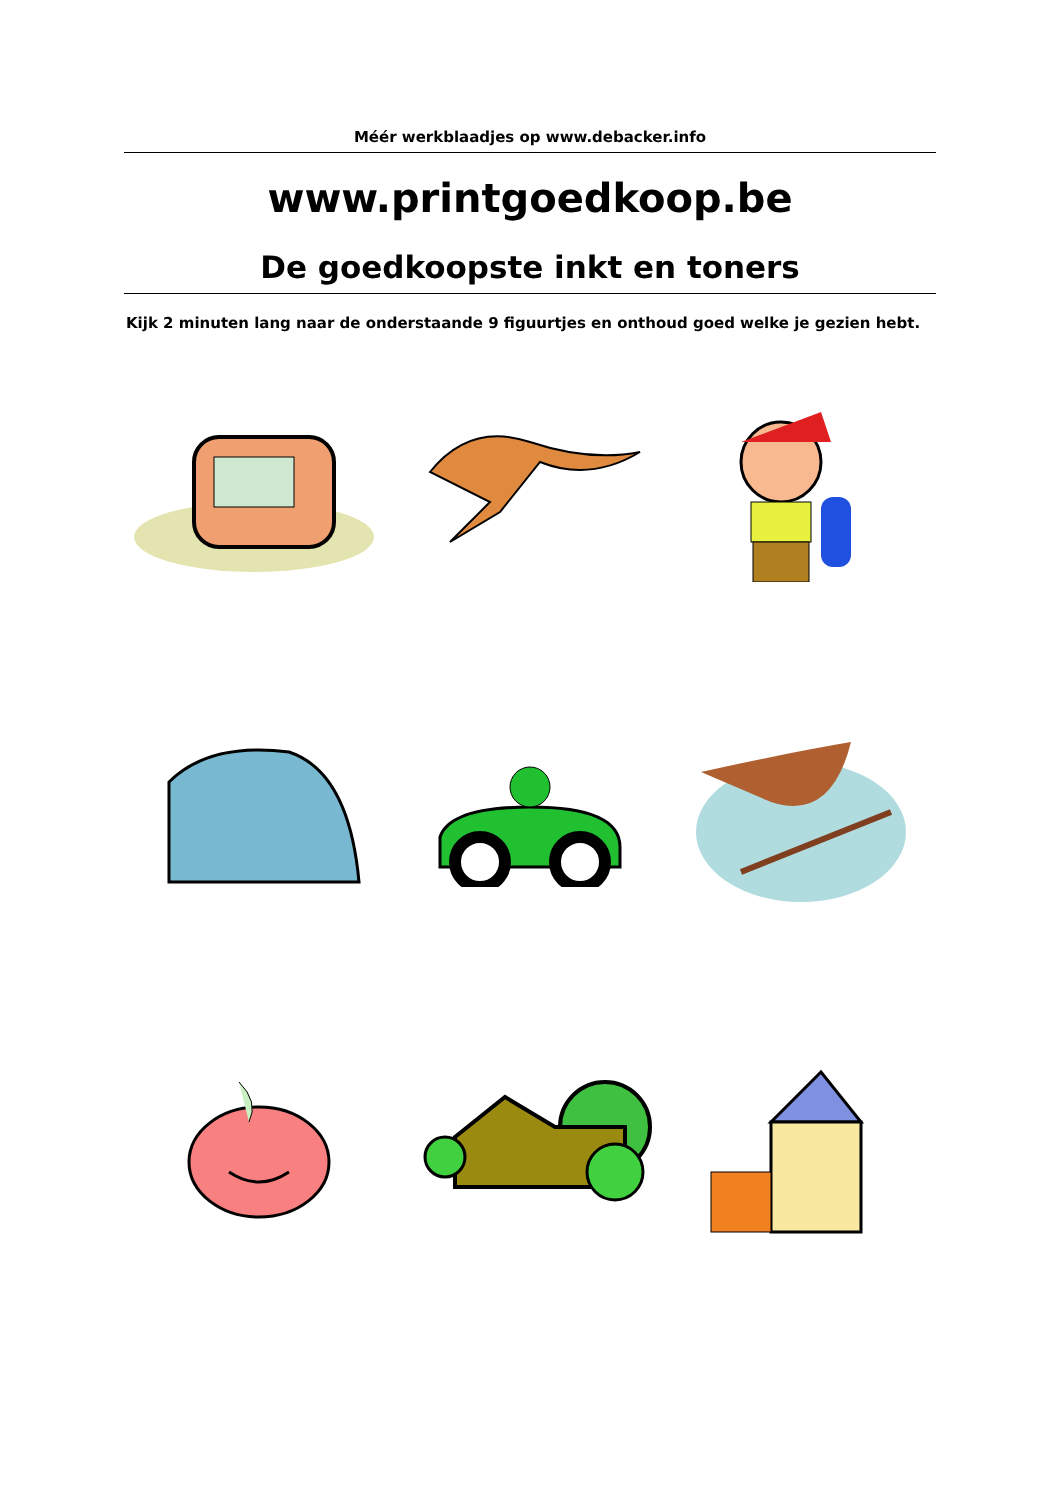Méér werkblaadjes op www.debacker.info
www.printgoedkoop.be
De goedkoopste inkt en toners
Kijk 2 minuten lang naar de onderstaande 9 figuurtjes en onthoud goed welke je gezien hebt.